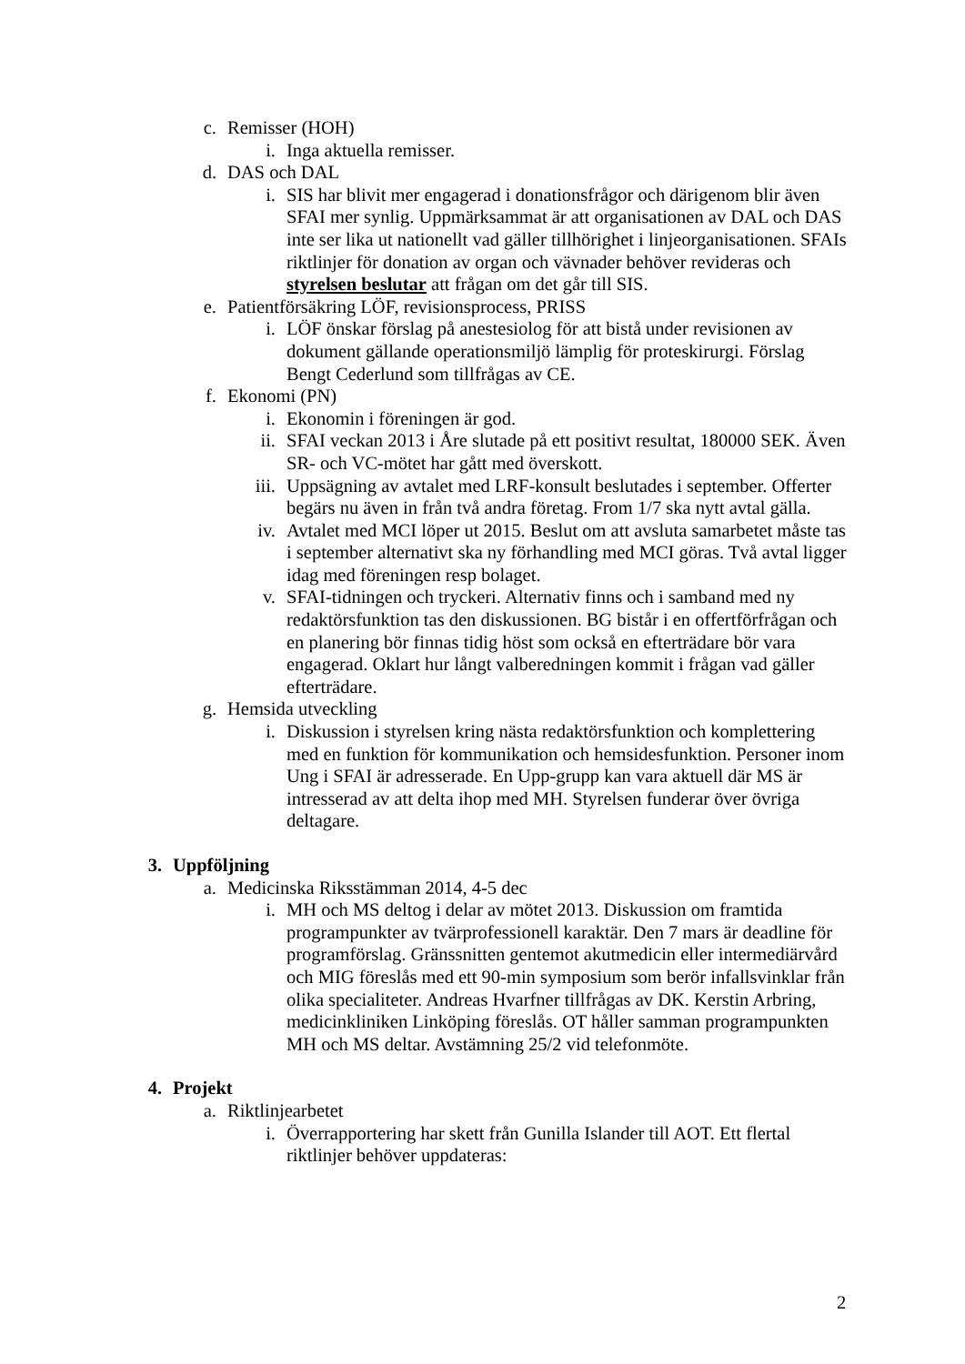c. Remisser (HOH)
i. Inga aktuella remisser.
d. DAS och DAL
i. SIS har blivit mer engagerad i donationsfrågor och därigenom blir även SFAI mer synlig. Uppmärksammat är att organisationen av DAL och DAS inte ser lika ut nationellt vad gäller tillhörighet i linjeorganisationen. SFAIs riktlinjer för donation av organ och vävnader behöver revideras och styrelsen beslutar att frågan om det går till SIS.
e. Patientförsäkring LÖF, revisionsprocess, PRISS
i. LÖF önskar förslag på anestesiolog för att bistå under revisionen av dokument gällande operationsmiljö lämplig för proteskirurgi. Förslag Bengt Cederlund som tillfrågas av CE.
f. Ekonomi (PN)
i. Ekonomin i föreningen är god.
ii. SFAI veckan 2013 i Åre slutade på ett positivt resultat, 180000 SEK. Även SR- och VC-mötet har gått med överskott.
iii. Uppsägning av avtalet med LRF-konsult beslutades i september. Offerter begärs nu även in från två andra företag. From 1/7 ska nytt avtal gälla.
iv. Avtalet med MCI löper ut 2015. Beslut om att avsluta samarbetet måste tas i september alternativt ska ny förhandling med MCI göras. Två avtal ligger idag med föreningen resp bolaget.
v. SFAI-tidningen och tryckeri. Alternativ finns och i samband med ny redaktörsfunktion tas den diskussionen. BG bistår i en offertförfrågan och en planering bör finnas tidig höst som också en efterträdare bör vara engagerad. Oklart hur långt valberedningen kommit i frågan vad gäller efterträdare.
g. Hemsida utveckling
i. Diskussion i styrelsen kring nästa redaktörsfunktion och komplettering med en funktion för kommunikation och hemsidesfunktion. Personer inom Ung i SFAI är adresserade. En Upp-grupp kan vara aktuell där MS är intresserad av att delta ihop med MH. Styrelsen funderar över övriga deltagare.
3. Uppföljning
a. Medicinska Riksstämman 2014, 4-5 dec
i. MH och MS deltog i delar av mötet 2013. Diskussion om framtida programpunkter av tvärprofessionell karaktär. Den 7 mars är deadline för programförslag. Gränssnitten gentemot akutmedicin eller intermediärvård och MIG föreslås med ett 90-min symposium som berör infallsvinklar från olika specialiteter. Andreas Hvarfner tillfrågas av DK. Kerstin Arbring, medicinkliniken Linköping föreslås. OT håller samman programpunkten MH och MS deltar. Avstämning 25/2 vid telefonmöte.
4. Projekt
a. Riktlinjearbetet
i. Överrapportering har skett från Gunilla Islander till AOT. Ett flertal riktlinjer behöver uppdateras:
2